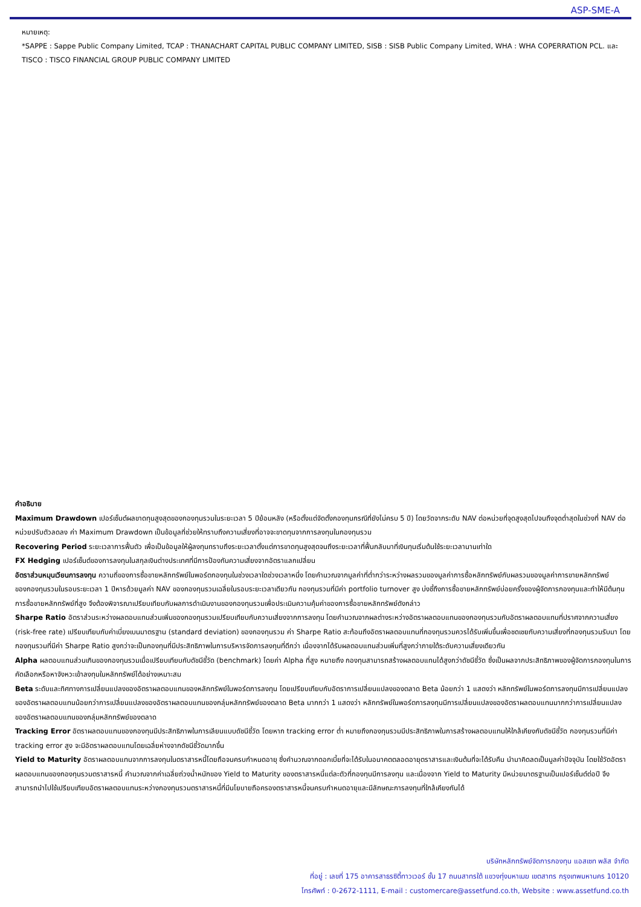ASP-SME-A
หมายเหตุ:
*SAPPE : Sappe Public Company Limited, TCAP : THANACHART CAPITAL PUBLIC COMPANY LIMITED, SISB : SISB Public Company Limited, WHA : WHA COPERRATION PCL. และ TISCO : TISCO FINANCIAL GROUP PUBLIC COMPANY LIMITED
คำอธิบาย
Maximum Drawdown เปอร์เซ็นต์ผลขาดทุนสูงสุดของกองทุนรวมในระยะเวลา 5 ปีย้อนหลัง (หรือตั้งแต่จัดตั้งกองทุนกรณีที่ยังไม่ครบ 5 ปี) โดยวัดจากระดับ NAV ต่อหน่วยที่จุดสูงสุดไปจนถึงจุดต่ำสุดในช่วงที่ NAV ต่อหน่วยปรับตัวลดลง ค่า Maximum Drawdown เป็นข้อมูลที่ช่วยให้ทราบถึงความเสี่ยงที่อาจจะขาดทุนจากการลงทุนในกองทุนรวม
Recovering Period ระยะเวลาการฟื้นตัว เพื่อเป็นข้อมูลให้ผู้ลงทุนทราบถึงระยะเวลาตั้งแต่การขาดทุนสูงสุดจนถึงระยะเวลาที่ฟื้นกลับมาที่เงินทุนเริ่มต้นใช้ระยะเวลานานเท่าใด
FX Hedging เปอร์เซ็นต์ของการลงทุนในสกุลเงินต่างประเทศที่มีการป้องกันความเสี่ยงจากอัตราแลกเปลี่ยน
อัตราส่วนหมุนเวียนการลงทุน ความถี่ของการซื้อขายหลักทรัพย์ในพอร์ตกองทุนในช่วงเวลาใดช่วงเวลาหนึ่ง โดยคำนวณจากมูลค่าที่ต่ำกว่าระหว่างผลรวมของมูลค่าการซื้อหลักทรัพย์กับผลรวมของมูลค่าการขายหลักทรัพย์ของกองทุนรวมในรอบระยะเวลา 1 ปีหารด้วยมูลค่า NAV ของกองทุนรวมเฉลี่ยในรอบระยะเวลาเดียวกัน กองทุนรวมที่มีค่า portfolio turnover สูง บ่งชี้ถึงการซื้อขายหลักทรัพย์บ่อยครั้งของผู้จัดการกองทุนและทำให้มีต้นทุนการซื้อขายหลักทรัพย์ที่สูง จึงต้องพิจารณาเปรียบเทียบกับผลการดำเนินงานของกองทุนรวมเพื่อประเมินความคุ้มค่าของการซื้อขายหลักทรัพย์ดังกล่าว
Sharpe Ratio อัตราส่วนระหว่างผลตอบแทนส่วนเพิ่มของกองทุนรวมเปรียบเทียบกับความเสี่ยงจากการลงทุน โดยคำนวณจากผลต่างระหว่างอัตราผลตอบแทนของกองทุนรวมกับอัตราผลตอบแทนที่ปราศจากความเสี่ยง (risk-free rate) เปรียบเทียบกับค่าเบี่ยงเบนมาตรฐาน (standard deviation) ของกองทุนรวม ค่า Sharpe Ratio สะท้อนถึงอัตราผลตอบแทนที่กองทุนรวมควรได้รับเพิ่มขึ้นเพื่อชดเชยกับความเสี่ยงที่กองทุนรวมรับมา โดยกองทุนรวมที่มีค่า Sharpe Ratio สูงกว่าจะเป็นกองทุนที่มีประสิทธิภาพในการบริหารจัดการลงทุนที่ดีกว่า เนื่องจากได้รับผลตอบแทนส่วนเพิ่มที่สูงกว่าภายใต้ระดับความเสี่ยงเดียวกัน
Alpha ผลตอบแทนส่วนเกินของกองทุนรวมเมื่อเปรียบเทียบกับดัชนีชี้วัด (benchmark) โดยค่า Alpha ที่สูง หมายถึง กองทุนสามารถสร้างผลตอบแทนได้สูงกว่าดัชนีชี้วัด ซึ่งเป็นผลจากประสิทธิภาพของผู้จัดการกองทุนในการคัดเลือกหรือหาจังหวะเข้าลงทุนในหลักทรัพย์ได้อย่างเหมาะสม
Beta ระดับและทิศทางการเปลี่ยนแปลงของอัตราผลตอบแทนของหลักทรัพย์ในพอร์ตการลงทุน โดยเปรียบเทียบกับอัตราการเปลี่ยนแปลงของตลาด Beta น้อยกว่า 1 แสดงว่า หลักทรัพย์ในพอร์ตการลงทุนมีการเปลี่ยนแปลงของอัตราผลตอบแทนน้อยกว่าการเปลี่ยนแปลงของอัตราผลตอบแทนของกลุ่มหลักทรัพย์ของตลาด Beta มากกว่า 1 แสดงว่า หลักทรัพย์ในพอร์ตการลงทุนมีการเปลี่ยนแปลงของอัตราผลตอบแทนมากกว่าการเปลี่ยนแปลงของอัตราผลตอบแทนของกลุ่มหลักทรัพย์ของตลาด
Tracking Error อัตราผลตอบแทนของกองทุนมีประสิทธิภาพในการเลียนแบบดัชนีชี้วัด โดยหาก tracking error ต่ำ หมายถึงกองทุนรวมมีประสิทธิภาพในการสร้างผลตอบแทนให้ใกล้เคียงกับดัชนีชี้วัด กองทุนรวมที่มีค่า tracking error สูง จะมีอัตราผลตอบแทนโดยเฉลี่ยห่างจากดัชนีชี้วัดมากขึ้น
Yield to Maturity อัตราผลตอบแทนจากการลงทุนในตราสารหนี้โดยถือจนครบกำหนดอายุ ซึ่งคำนวณจากดอกเบี้ยที่จะได้รับในอนาคตตลอดอายุตราสารและเงินต้นที่จะได้รับคืน นำมาคิดลดเป็นมูลค่าปัจจุบัน โดยใช้วัดอัตราผลตอบแทนของกองทุนรวมตราสารหนี้ คำนวณจากค่าเฉลี่ยถ่วงน้ำหนักของ Yield to Maturity ของตราสารหนี้แต่ละตัวที่กองทุนมีการลงทุน และเนื่องจาก Yield to Maturity มีหน่วยมาตรฐานเป็นเปอร์เซ็นต์ต่อปี จึงสามารถนำไปใช้เปรียบเทียบอัตราผลตอบแทนระหว่างกองทุนรวมตราสารหนี้ที่มีนโยบายถือครองตราสารหนี้จนครบกำหนดอายุและมีลักษณะการลงทุนที่ใกล้เคียงกันได้
บริษัทหลักทรัพย์จัดการกองทุน แอสเซท พลัส จำกัด
ที่อยู่ : เลขที่ 175 อาคารสาธรซิตี้ทาวเวอร์ ชั้น 17 ถนนสาทรใต้ แขวงทุ่งมหาเมฆ เขตสาทร กรุงเทพมหานคร 10120
โทรศัพท์ : 0-2672-1111, E-mail : customercare@assetfund.co.th, Website : www.assetfund.co.th